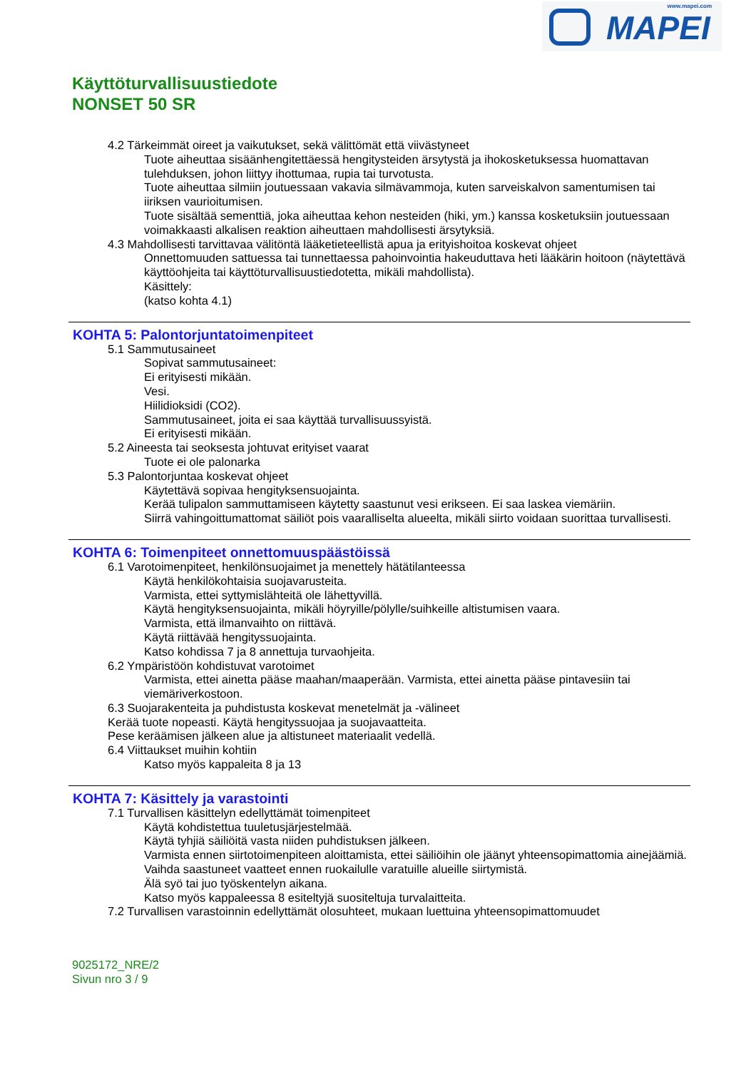www.mapei.com
MAPEI
Käyttöturvallisuustiedote
NONSET 50 SR
4.2 Tärkeimmät oireet ja vaikutukset, sekä välittömät että viivästyneet
Tuote aiheuttaa sisäänhengitettäessä hengitysteiden ärsytystä ja ihokosketuksessa huomattavan tulehduksen, johon liittyy ihottumaa, rupia tai turvotusta.
Tuote aiheuttaa silmiin joutuessaan vakavia silmävammoja, kuten sarveiskalvon samentumisen tai iiriksen vaurioitumisen.
Tuote sisältää sementtiä, joka aiheuttaa kehon nesteiden (hiki, ym.) kanssa kosketuksiin joutuessaan voimakkaasti alkalisen reaktion aiheuttaen mahdollisesti ärsytyksiä.
4.3 Mahdollisesti tarvittavaa välitöntä lääketieteellistä apua ja erityishoitoa koskevat ohjeet
Onnettomuuden sattuessa tai tunnettaessa pahoinvointia hakeuduttava heti lääkärin hoitoon (näytettävä käyttöohjeita tai käyttöturvallisuustiedotetta, mikäli mahdollista).
Käsittely:
(katso kohta 4.1)
KOHTA 5: Palontorjuntatoimenpiteet
5.1 Sammutusaineet
Sopivat sammutusaineet:
Ei erityisesti mikään.
Vesi.
Hiilidioksidi (CO2).
Sammutusaineet, joita ei saa käyttää turvallisuussyistä.
Ei erityisesti mikään.
5.2 Aineesta tai seoksesta johtuvat erityiset vaarat
Tuote ei ole palonarka
5.3 Palontorjuntaa koskevat ohjeet
Käytettävä sopivaa hengityksensuojainta.
Kerää tulipalon sammuttamiseen käytetty saastunut vesi erikseen. Ei saa laskea viemäriin.
Siirrä vahingoittumattomat säiliöt pois vaaralliselta alueelta, mikäli siirto voidaan suorittaa turvallisesti.
KOHTA 6: Toimenpiteet onnettomuuspäästöissä
6.1 Varotoimenpiteet, henkilönsuojaimet ja menettely hätätilanteessa
Käytä henkilökohtaisia suojavarusteita.
Varmista, ettei syttymislähteitä ole lähettyvillä.
Käytä hengityksensuojainta, mikäli höyryille/pölylle/suihkeille altistumisen vaara.
Varmista, että ilmanvaihto on riittävä.
Käytä riittävää hengityssuojainta.
Katso kohdissa 7 ja 8 annettuja turvaohjeita.
6.2 Ympäristöön kohdistuvat varotoimet
Varmista, ettei ainetta pääse maahan/maaperään. Varmista, ettei ainetta pääse pintavesiin tai viemäriverkostoon.
6.3 Suojarakenteita ja puhdistusta koskevat menetelmät ja -välineet
Kerää tuote nopeasti. Käytä hengityssuojaa ja suojavaatteita.
Pese keräämisen jälkeen alue ja altistuneet materiaalit vedellä.
6.4 Viittaukset muihin kohtiin
Katso myös kappaleita 8 ja 13
KOHTA 7: Käsittely ja varastointi
7.1 Turvallisen käsittelyn edellyttämät toimenpiteet
Käytä kohdistettua tuuletusjärjestelmää.
Käytä tyhjiä säiliöitä vasta niiden puhdistuksen jälkeen.
Varmista ennen siirtotoimenpiteen aloittamista, ettei säiliöihin ole jäänyt yhteensopimattomia ainejäämiä.
Vaihda saastuneet vaatteet ennen ruokailulle varatuille alueille siirtymistä.
Älä syö tai juo työskentelyn aikana.
Katso myös kappaleessa 8 esiteltyjä suositeltuja turvalaitteita.
7.2 Turvallisen varastoinnin edellyttämät olosuhteet, mukaan luettuina yhteensopimattomuudet
9025172_NRE/2
Sivun nro 3 / 9